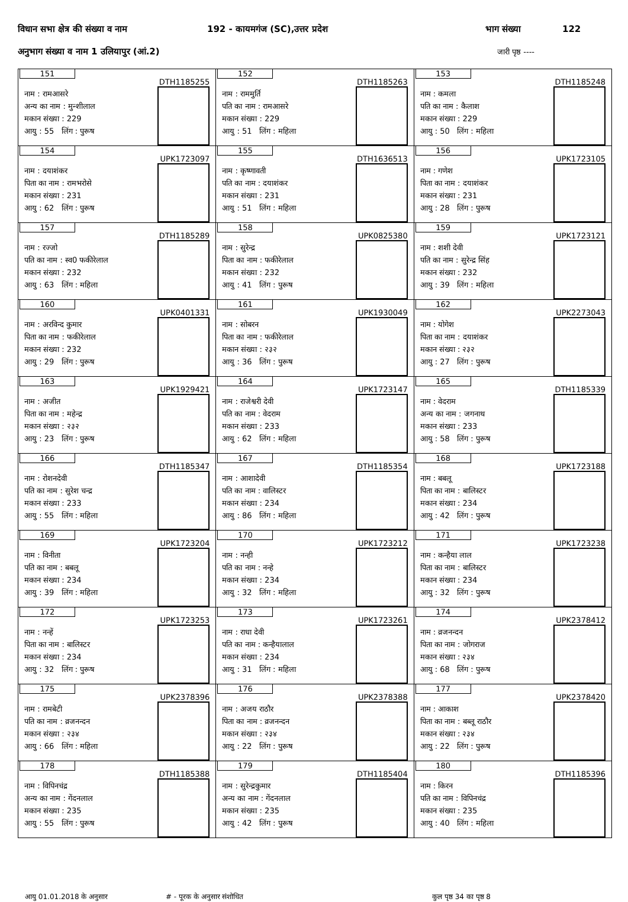विधान सभा क्षेत्र की संख्या व नाम 192 - कायमगंज (SC),उत्तर प्रदेश भाग संख्या 122
अनुभाग संख्या व नाम 1 उलियापुर (आं.2) जारी पृष्ठ ----
| 151 DTH1185255 नाम : रामआसरे अन्य का नाम : मुन्शीलाल मकान संख्या : 229 आयु : 55 लिंग : पुरूष | 152 DTH1185263 नाम : राममुर्ति पति का नाम : रामआसरे मकान संख्या : 229 आयु : 51 लिंग : महिला | 153 DTH1185248 नाम : कमला पति का नाम : कैलाश मकान संख्या : 229 आयु : 50 लिंग : महिला |
| 154 UPK1723097 नाम : दयाशंकर पिता का नाम : रामभरोसे मकान संख्या : 231 आयु : 62 लिंग : पुरूष | 155 DTH1636513 नाम : कृष्णावती पति का नाम : दयाशंकर मकान संख्या : 231 आयु : 51 लिंग : महिला | 156 UPK1723105 नाम : गणेश पिता का नाम : दयाशंकर मकान संख्या : 231 आयु : 28 लिंग : पुरूष |
| 157 DTH1185289 नाम : रज्जो पति का नाम : स्व0 फकीरेलाल मकान संख्या : 232 आयु : 63 लिंग : महिला | 158 UPK0825380 नाम : सुरेन्द्र पिता का नाम : फकीरेलाल मकान संख्या : 232 आयु : 41 लिंग : पुरूष | 159 UPK1723121 नाम : शशी देवी पति का नाम : सुरेन्द्र सिंह मकान संख्या : 232 आयु : 39 लिंग : महिला |
| 160 UPK0401331 नाम : अरविन्द कुमार पिता का नाम : फकीरेलाल मकान संख्या : 232 आयु : 29 लिंग : पुरूष | 161 UPK1930049 नाम : सोबरन पिता का नाम : फकीरेलाल मकान संख्या : २३२ आयु : 36 लिंग : पुरूष | 162 UPK2273043 नाम : योगेश पिता का नाम : दयाशंकर मकान संख्या : २३२ आयु : 27 लिंग : पुरूष |
| 163 UPK1929421 नाम : अजीत पिता का नाम : महेन्द्र मकान संख्या : २३२ आयु : 23 लिंग : पुरूष | 164 UPK1723147 नाम : राजेश्वरी देवी पति का नाम : वेदराम मकान संख्या : 233 आयु : 62 लिंग : महिला | 165 DTH1185339 नाम : वेदराम अन्य का नाम : जगनाथ मकान संख्या : 233 आयु : 58 लिंग : पुरूष |
| 166 DTH1185347 नाम : रोशनदेवी पति का नाम : सुरेश चन्द्र मकान संख्या : 233 आयु : 55 लिंग : महिला | 167 DTH1185354 नाम : आशादेवी पति का नाम : वालिस्टर मकान संख्या : 234 आयु : 86 लिंग : महिला | 168 UPK1723188 नाम : बबलू पिता का नाम : बालिस्टर मकान संख्या : 234 आयु : 42 लिंग : पुरूष |
| 169 UPK1723204 नाम : विनीता पति का नाम : बबलू मकान संख्या : 234 आयु : 39 लिंग : महिला | 170 UPK1723212 नाम : नन्ही पति का नाम : नन्हे मकान संख्या : 234 आयु : 32 लिंग : महिला | 171 UPK1723238 नाम : कन्हैया लाल पिता का नाम : बालिस्टर मकान संख्या : 234 आयु : 32 लिंग : पुरूष |
| 172 UPK1723253 नाम : नन्हें पिता का नाम : बालिस्टर मकान संख्या : 234 आयु : 32 लिंग : पुरूष | 173 UPK1723261 नाम : राधा देवी पति का नाम : कन्हैयालाल मकान संख्या : 234 आयु : 31 लिंग : महिला | 174 UPK2378412 नाम : व्रजनन्दन पिता का नाम : जोगराज मकान संख्या : २३४ आयु : 68 लिंग : पुरूष |
| 175 UPK2378396 नाम : रामबेटी पति का नाम : व्रजनन्दन मकान संख्या : २३४ आयु : 66 लिंग : महिला | 176 UPK2378388 नाम : अजय राठौर पिता का नाम : व्रजनन्दन मकान संख्या : २३४ आयु : 22 लिंग : पुरूष | 177 UPK2378420 नाम : आकाश पिता का नाम : बब्लू राठौर मकान संख्या : २३४ आयु : 22 लिंग : पुरूष |
| 178 DTH1185388 नाम : विपिनचंद्र अन्य का नाम : गेंदनलाल मकान संख्या : 235 आयु : 55 लिंग : पुरूष | 179 DTH1185404 नाम : सुरेन्द्रकुमार अन्य का नाम : गेंदनलाल मकान संख्या : 235 आयु : 42 लिंग : पुरूष | 180 DTH1185396 नाम : किरन पति का नाम : विपिनचंद्र मकान संख्या : 235 आयु : 40 लिंग : महिला |
आयु 01.01.2018 के अनुसार # - पूरक के अनुसार संशोधित कुल पृष्ठ 34 का पृष्ठ 8